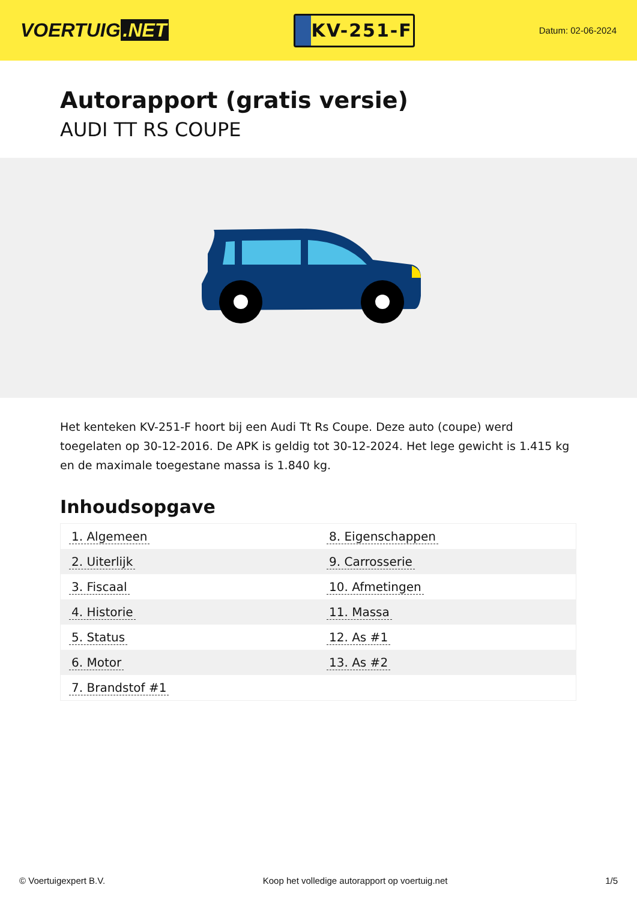VOERTUIG.NET
KV-251-F
Datum: 02-06-2024
Autorapport (gratis versie)
AUDI TT RS COUPE
Het kenteken KV-251-F hoort bij een Audi Tt Rs Coupe. Deze auto (coupe) werd toegelaten op 30-12-2016. De APK is geldig tot 30-12-2024. Het lege gewicht is 1.415 kg en de maximale toegestane massa is 1.840 kg.
Inhoudsopgave
| 1. Algemeen | 8. Eigenschappen |
| 2. Uiterlijk | 9. Carrosserie |
| 3. Fiscaal | 10. Afmetingen |
| 4. Historie | 11. Massa |
| 5. Status | 12. As #1 |
| 6. Motor | 13. As #2 |
| 7. Brandstof #1 | |
© Voertuigexpert B.V. Koop het volledige autorapport op voertuig.net 1/5